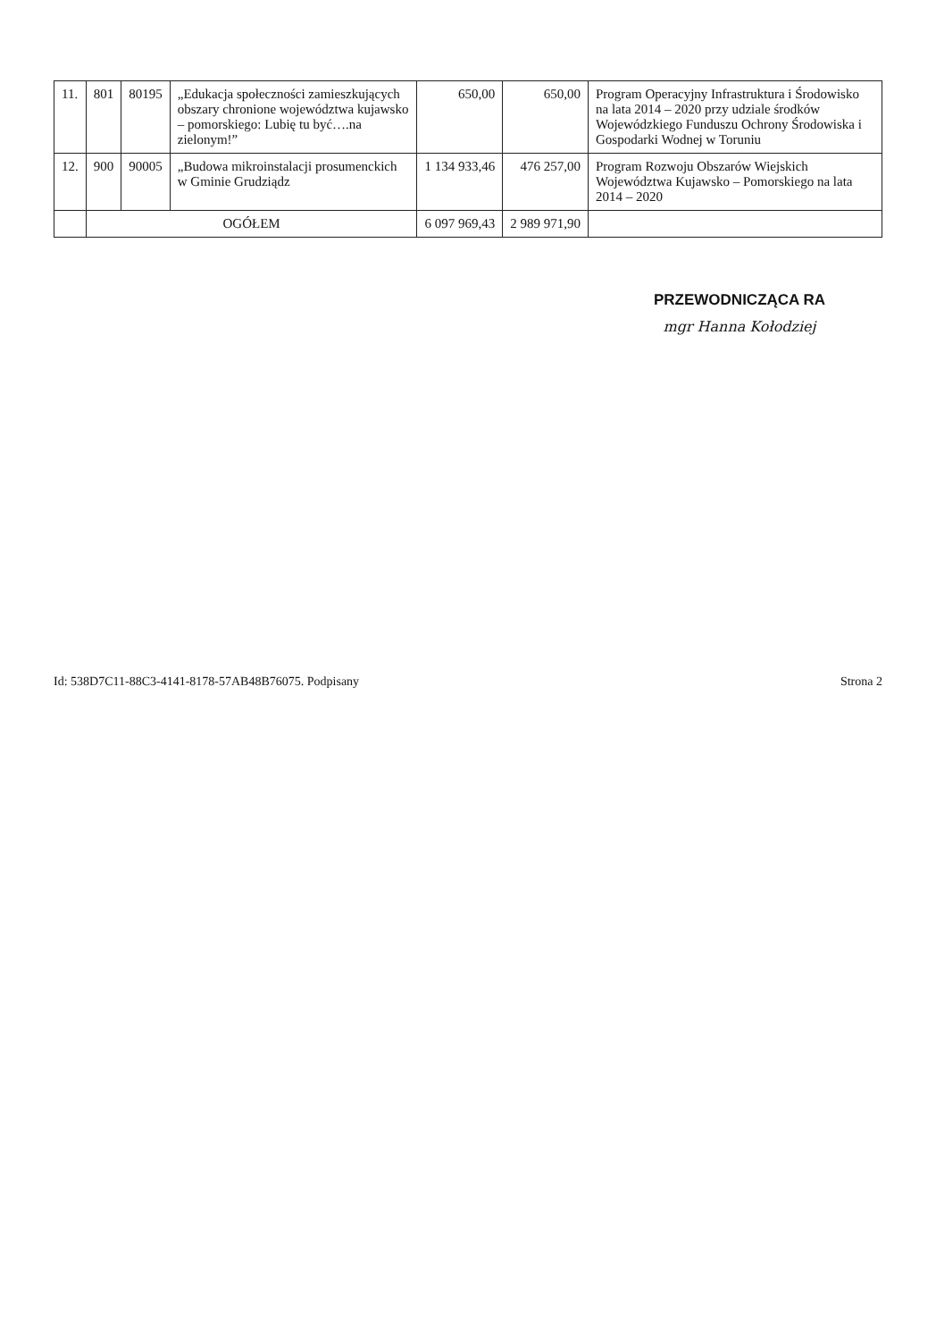| 11. | 801 | 80195 | „Edukacja społeczności zamieszkujących obszary chronione województwa kujawsko – pomorskiego: Lubię tu być….na zielonym!” | 650,00 | 650,00 | Program Operacyjny Infrastruktura i Środowisko na lata 2014 – 2020 przy udziale środków Wojewódzkiego Funduszu Ochrony Środowiska i Gospodarki Wodnej w Toruniu |
| 12. | 900 | 90005 | „Budowa mikroinstalacji prosumenckich w Gminie Grudziądz | 1 134 933,46 | 476 257,00 | Program Rozwoju Obszarów Wiejskich Województwa Kujawsko – Pomorskiego na lata 2014 – 2020 |
| | OGÓŁEM | | | 6 097 969,43 | 2 989 971,90 | |
PRZEWODNICZĄCA RA
mgr Hanna Kołodziej
Id: 538D7C11-88C3-4141-8178-57AB48B76075. Podpisany Strona 2